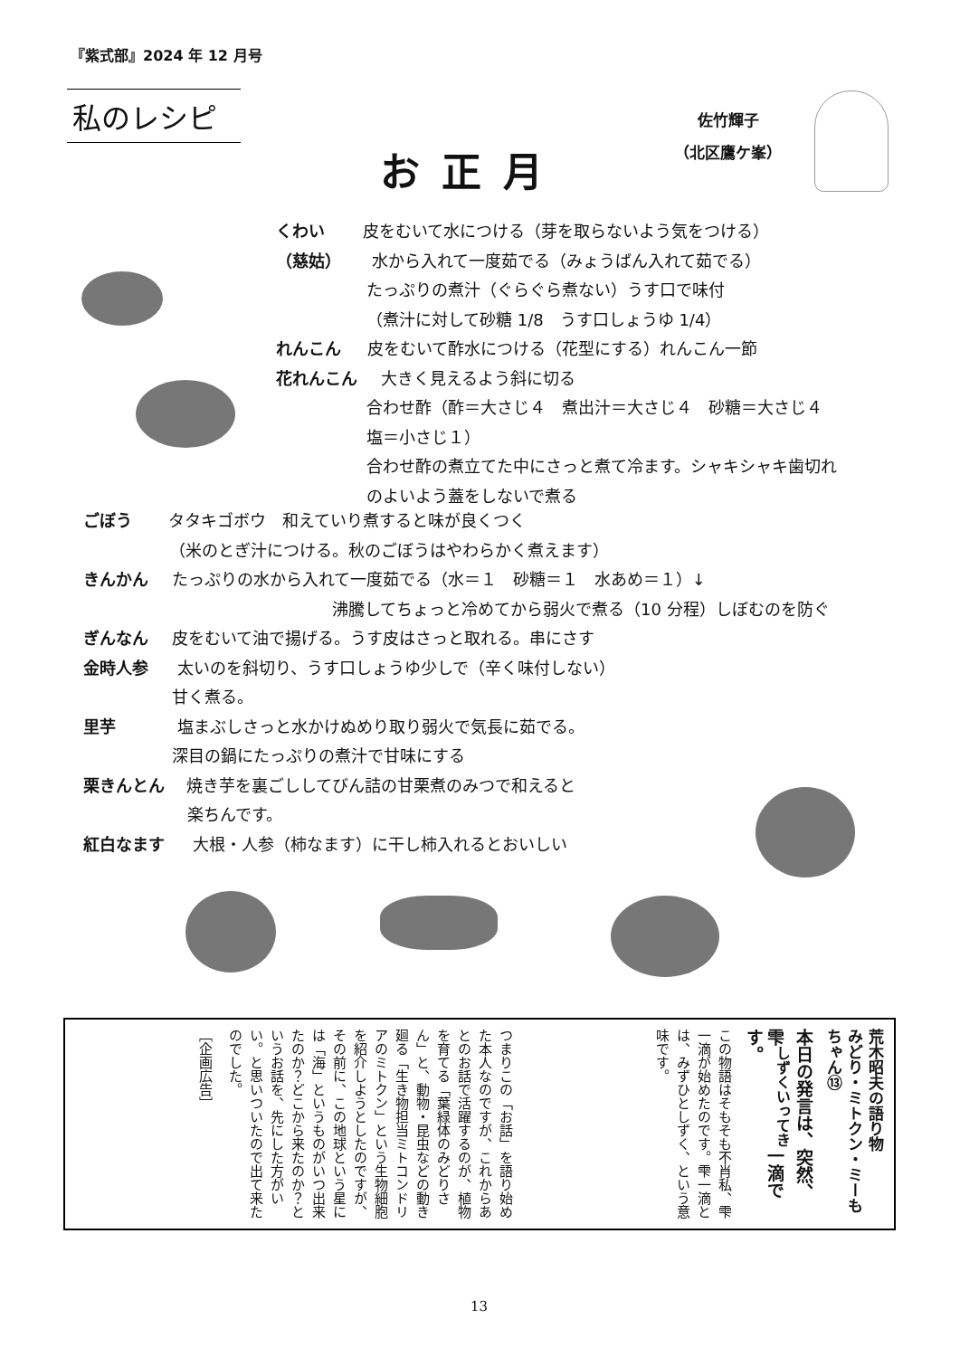『紫式部』2024 年 12 月号
私のレシピ
お正月
佐竹輝子
（北区鷹ケ峯）
くわい 皮をむいて水につける（芽を取らないよう気をつける）
（慈姑） 水から入れて一度茹でる（みょうばん入れて茹でる）
たっぷりの煮汁（ぐらぐら煮ない）うす口で味付
（煮汁に対して砂糖 1/8　うす口しょうゆ 1/4）
れんこん 皮をむいて酢水につける（花型にする）れんこん一節
花れんこん 大きく見えるよう斜に切る
合わせ酢（酢＝大さじ４　煮出汁＝大さじ４　砂糖＝大さじ４
塩＝小さじ１）
合わせ酢の煮立てた中にさっと煮て冷ます。シャキシャキ歯切れ
のよいよう蓋をしないで煮る
ごぼう タタキゴボウ　和えていり煮すると味が良くつく
（米のとぎ汁につける。秋のごぼうはやわらかく煮えます）
きんかん たっぷりの水から入れて一度茹でる（水＝１　砂糖＝１　水あめ＝１）↓
沸騰してちょっと冷めてから弱火で煮る（10 分程）しぼむのを防ぐ
ぎんなん 皮をむいて油で揚げる。うす皮はさっと取れる。串にさす
金時人参 太いのを斜切り、うす口しょうゆ少しで（辛く味付しない）
甘く煮る。
里芋 塩まぶしさっと水かけぬめり取り弱火で気長に茹でる。
深目の鍋にたっぷりの煮汁で甘味にする
栗きんとん 焼き芋を裏ごししてびん詰の甘栗煮のみつで和えると
楽ちんです。
紅白なます 大根・人参（柿なます）に干し柿入れるとおいしい
荒木昭夫の語り物
みどり・ミトクン・ミーもちゃん⑬
本日の発言は、突然、
雫<sup>しずくいってき</sup>一滴です。
この物語はそもそも不肖私、雫一滴が始めたのです。雫一滴とは、みずひとしずく、という意味です。
つまりこの「お話」を語り始めた本人なのですが、これからあとのお話で活躍するのが、植物を育てる「葉緑体のみどりさん」と、動物・昆虫などの動き廻る「生き物担当ミトコンドリアのミトクン」という生物細胞を紹介しようとしたのですが、その前に、この地球という星には「海」というものがいつ出来たのか？どこから来たのか？というお話を、先にした方がいい。と思いついたので出て来たのでした。
［企画広告］
13